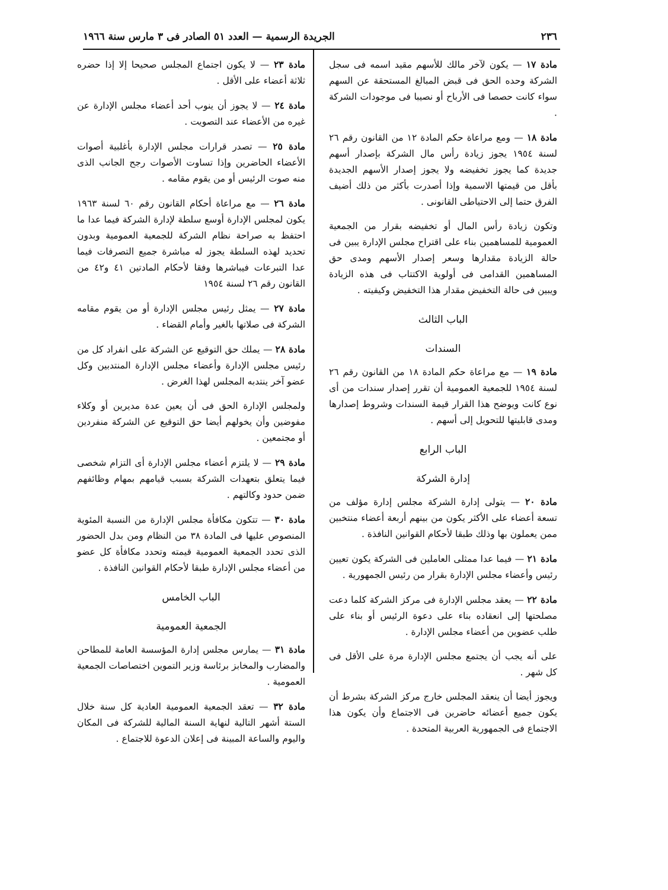٢٣٦ الجريدة الرسمية — العدد ٥١ الصادر فى ٣ مارس سنة ١٩٦٦
مادة ١٧ — يكون لآخر مالك للأسهم مقيد اسمه فى سجل الشركة وحده الحق فى قبض المبالغ المستحقة عن السهم سواء كانت حصصا فى الأرباح أو نصيبا فى موجودات الشركة .
مادة ١٨ — ومع مراعاة حكم المادة ١٢ من القانون رقم ٢٦ لسنة ١٩٥٤ يجوز زيادة رأس مال الشركة بإصدار أسهم جديدة كما يجوز تخفيضه ولا يجوز إصدار الأسهم الجديدة بأقل من قيمتها الاسمية وإذا أصدرت بأكثر من ذلك أضيف الفرق حتما إلى الاحتياطى القانونى .
وتكون زيادة رأس المال أو تخفيضه بقرار من الجمعية العمومية للمساهمين بناء على اقتراح مجلس الإدارة يبين فى حالة الزيادة مقدارها وسعر إصدار الأسهم ومدى حق المساهمين القدامى فى أولوية الاكتتاب فى هذه الزيادة ويبين فى حالة التخفيض مقدار هذا التخفيض وكيفيته .
الباب الثالث
السندات
مادة ١٩ — مع مراعاة حكم المادة ١٨ من القانون رقم ٢٦ لسنة ١٩٥٤ للجمعية العمومية أن تقرر إصدار سندات من أى نوع كانت ويوضح هذا القرار قيمة السندات وشروط إصدارها ومدى قابليتها للتحويل إلى أسهم .
الباب الرابع
إدارة الشركة
مادة ٢٠ — يتولى إدارة الشركة مجلس إدارة مؤلف من تسعة أعضاء على الأكثر يكون من بينهم أربعة أعضاء منتخبين ممن يعملون بها وذلك طبقا لأحكام القوانين النافذة .
مادة ٢١ — فيما عدا ممثلى العاملين فى الشركة يكون تعيين رئيس وأعضاء مجلس الإدارة بقرار من رئيس الجمهورية .
مادة ٢٢ — يعقد مجلس الإدارة فى مركز الشركة كلما دعت مصلحتها إلى انعقاده بناء على دعوة الرئيس أو بناء على طلب عضوين من أعضاء مجلس الإدارة .
على أنه يجب أن يجتمع مجلس الإدارة مرة على الأقل فى كل شهر .
ويجوز أيضا أن ينعقد المجلس خارج مركز الشركة بشرط أن يكون جميع أعضائه حاضرين فى الاجتماع وأن يكون هذا الاجتماع فى الجمهورية العربية المتحدة .
مادة ٢٣ — لا يكون اجتماع المجلس صحيحا إلا إذا حضره ثلاثة أعضاء على الأقل .
مادة ٢٤ — لا يجوز أن ينوب أحد أعضاء مجلس الإدارة عن غيره من الأعضاء عند التصويت .
مادة ٢٥ — تصدر قرارات مجلس الإدارة بأغلبية أصوات الأعضاء الحاضرين وإذا تساوت الأصوات رجح الجانب الذى منه صوت الرئيس أو من يقوم مقامه .
مادة ٢٦ — مع مراعاة أحكام القانون رقم ٦٠ لسنة ١٩٦٣ يكون لمجلس الإدارة أوسع سلطة لإدارة الشركة فيما عدا ما احتفظ به صراحة نظام الشركة للجمعية العمومية وبدون تحديد لهذه السلطة يجوز له مباشرة جميع التصرفات فيما عدا التبرعات فيباشرها وفقا لأحكام المادتين ٤١ و٤٢ من القانون رقم ٢٦ لسنة ١٩٥٤
مادة ٢٧ — يمثل رئيس مجلس الإدارة أو من يقوم مقامه الشركة فى صلاتها بالغير وأمام القضاء .
مادة ٢٨ — يملك حق التوقيع عن الشركة على انفراد كل من رئيس مجلس الإدارة وأعضاء مجلس الإدارة المنتدبين وكل عضو آخر ينتدبه المجلس لهذا الغرض .
ولمجلس الإدارة الحق فى أن يعين عدة مديرين أو وكلاء مفوضين وأن يخولهم أيضا حق التوقيع عن الشركة منفردين أو مجتمعين .
مادة ٢٩ — لا يلتزم أعضاء مجلس الإدارة أى التزام شخصى فيما يتعلق بتعهدات الشركة بسبب قيامهم بمهام وظائفهم ضمن حدود وكالتهم .
مادة ٣٠ — تتكون مكافأة مجلس الإدارة من النسبة المئوية المنصوص عليها فى المادة ٣٨ من النظام ومن بدل الحضور الذى تحدد الجمعية العمومية قيمته وتحدد مكافأة كل عضو من أعضاء مجلس الإدارة طبقا لأحكام القوانين النافذة .
الباب الخامس
الجمعية العمومية
مادة ٣١ — يمارس مجلس إدارة المؤسسة العامة للمطاحن والمضارب والمخابز برئاسة وزير التموين اختصاصات الجمعية العمومية .
مادة ٣٢ — تعقد الجمعية العمومية العادية كل سنة خلال الستة أشهر التالية لنهاية السنة المالية للشركة فى المكان واليوم والساعة المبينة فى إعلان الدعوة للاجتماع .